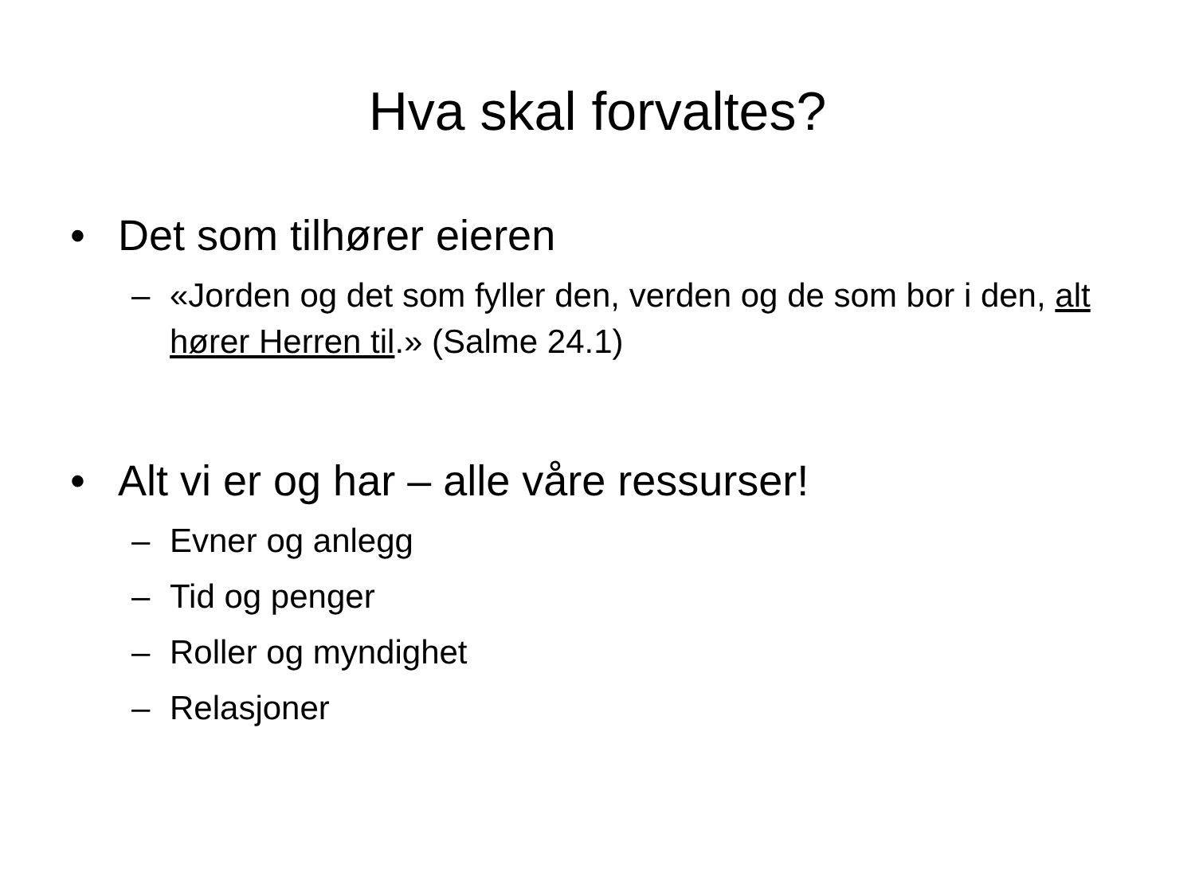Hva skal forvaltes?
• Det som tilhører eieren
– «Jorden og det som fyller den, verden og de som bor i den, alt hører Herren til.» (Salme 24.1)
• Alt vi er og har – alle våre ressurser!
– Evner og anlegg
– Tid og penger
– Roller og myndighet
– Relasjoner